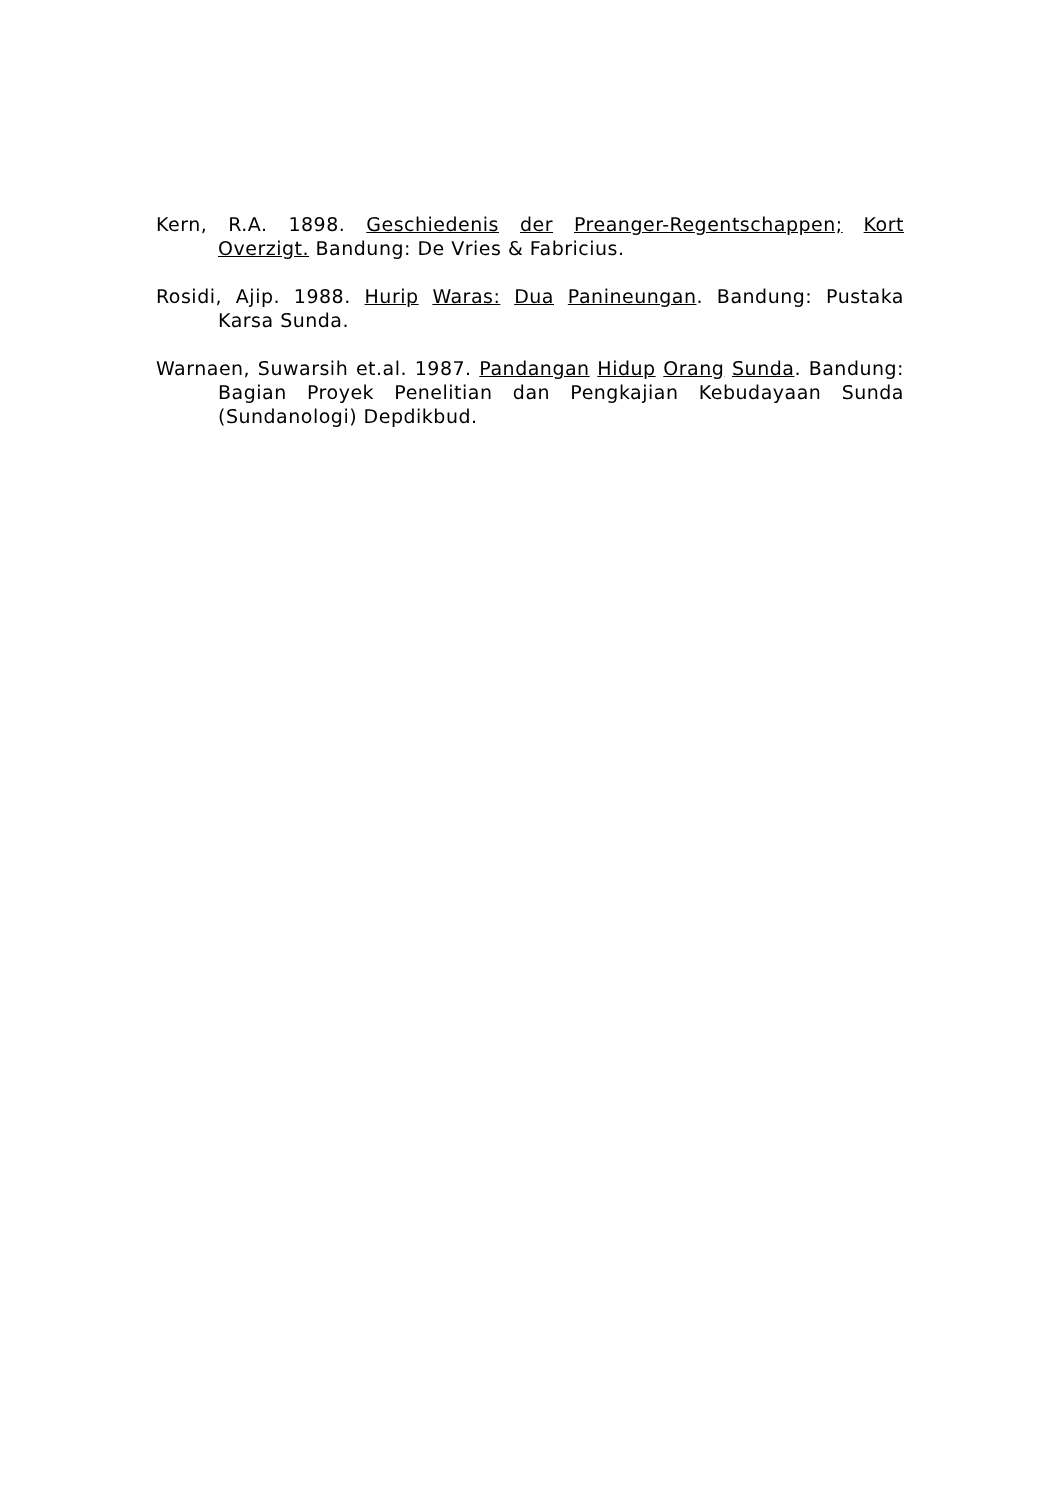Kern, R.A. 1898. Geschiedenis der Preanger-Regentschappen; Kort Overzigt. Bandung: De Vries & Fabricius.
Rosidi, Ajip. 1988. Hurip Waras: Dua Panineungan. Bandung: Pustaka Karsa Sunda.
Warnaen, Suwarsih et.al. 1987. Pandangan Hidup Orang Sunda. Bandung: Bagian Proyek Penelitian dan Pengkajian Kebudayaan Sunda (Sundanologi) Depdikbud.